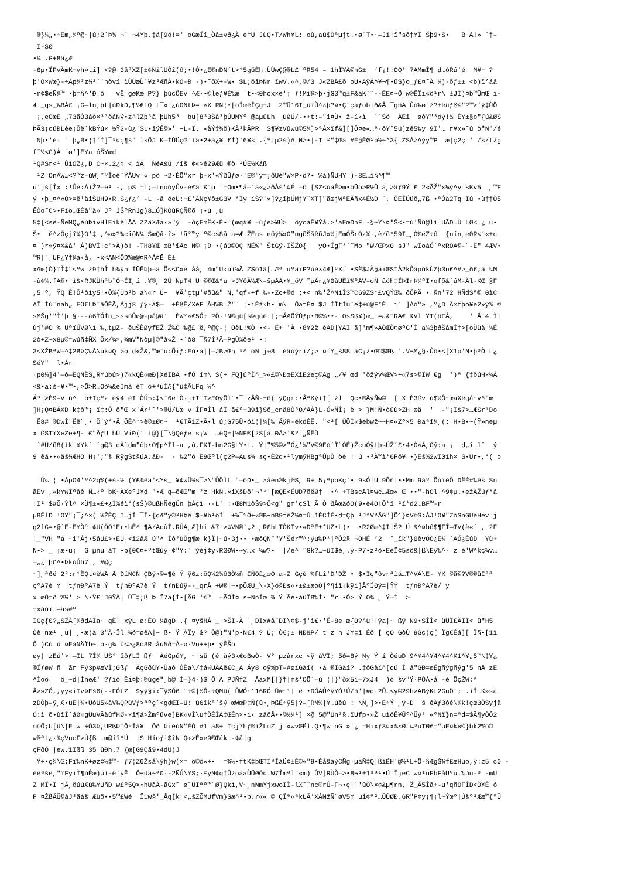¯®}¼„•÷Ëm„¼º@~|ú;2´Þ¾ ¬´ ¬4Ÿþ.‡ä[9ó!=‘ oGæÍí_Òâ±vð¿À e†Ü JùQ•T/Wh¥L: où,aù$Oªµjt.•ø¨T•~—Jï!ï"sô†ŸÏ Šþ9•S• B Å!» `†– I-SØ •¼ .G+8â¿Æ -6µ•ÍPvÀmK¬yh¤ti] <?@ 3äªXZ[±¢ÑïlÜÔî(ô;•!Ô•¿E®nÐN’t>¹5güÈh.ÙÙwÇ@®L£ ºR54 –¯1hÌ¥Ã©hG± ‘f¡!:OQ¹ 7AMmÎ¶ d…òRú`é M#+ ? þ'O×Wœ}-÷Äp¾³z¼²´'nòví ìÙÙæÙ´¥z²ÆñÂ•kÖ-Ð -)•˜ðX+-W• $L;öîÞNr ïwV.«^,©/3 J«ZBÅ£õ oU•AÿÂ^¥¬¶•üS}o_ƒ£¤˜À ¼)-õƒ±± <b)ï’áâ •r¢$eÑ¾™ •þ=§^'Ð õ vË gøKæ P?} þúcÔEv ^Æ·•©leƒ¥É‰æ t•<0hòx×ê'¡ ƒ!Mí¾>þ•jG3™q±F&äK`˜--ËE¤~Õ w®ËÏï«ô¹r\ ±JÌ)¤b™ÛmŒ ï- 4 _qs_‰BÀ£ ¡G—ln¸þt|ùDkD,¶½€íQ t¯«˜¿úONtÞ= ×X RN¦•[ôÎœëÎÇg÷J 2™Ü16Ï_üïÙ^×þ?¤•Ç¨çáƒob|ð&Â ¯gñA Ûó‰ø`ž?±ëâƒß©"?™>‘ÿ‡ÙÕ ¡,eOœË „73ãÔ3áò×³³òáNý•z^lZþ³ã þÜh5³ bu[8³3Šå³þÚUMŸº @aµûLh ùØÚ/-•+t:–"i¤Ù• ž-í‹ï `´Šö ÂËî øôY"³óý!½ ÊŸ±§o"{ú&ØS ÞÄ3¡oúÐLèë¡Ôë`kBÝú× ½Ÿ2-ù¿´$L•îýÊ©»' ¬L-Ï. «åÝ‡¾ö)KÂ³kÂPR $¶¥zVûwú©5¾]>ªÁ×ïf&][]Ô¤e«…ª·ôY¨5ú]zê5‰y 9I'… r¥x»˜ú ò"N"/é Nþ•'éì ´ þ„B•¦†'Í]¯³¤ç¶š" lsÕJ K—ÍÙÜçŒ´íã•2+á¿¥ €Í)'6¥š .{ºìµ2š)# N>•|-I ²"‡Œä #É§ÈØ¹þ½~*3{ ZSÁžAýÿ™P æ|ç2ç ' /š/fžg f¨½<G)Â ¨ø']EŸa óŠÝæd ¹Q#Sr<¹ ÛíOZ¿,D C~×.2¿¢ < ìÂ ÑëÄ&ú /íš ¢«>ê29Æü ®ò ¹ÚE½Káß ¹Z OnÁW…<?™z–ùW¸*ºÎoë˜ÝÂUv'« põ ~2·ÈÕ"xr þ-x'«ÝðÛƒø·'E®"ÿ=;ðUé"W×P•d7• %à)ÑUHY )-8E…ï§^¶™ u'jš[Îx :!Ûé:ÁìŽ?—ë¹ -, pS =í;—tnoóyÛv-é€ã K´µ ´=Om•¶å—´á«¿>ðÀš'¢É —õ [SZ<ùàÊÞm•öÜö>R½Û à¸>ãƒ9Ÿ £ 2«ÃŽ"x¼ý^y sKv5 ¸™F ý •þ_¤^«Ö>=ë¹äiŠUH9•R.$¿ƒ¿’ -L -ä éeÙ:¬£*ÀNç¥ô±G3V *Ïy íŠ?'»]?¿îþÚMjY¨XT]"ãæjWªËÃñx4Ê½Ð ¨, ÔEÌÚüö„7ß •ªÔä2Tq Iú •ù††Õ5 ËÒo˜C>•Fíö…ŒÉâ"ä» Jº JŠºRnJg)8…Ö]KOùRÇÑ®õ ¡•ú ,ù 5‡{<së-ÑëMQ„éùÞívHlEíkëlÅA ZZâXÆà‹»"ý -ðçEmËK•È•'(œq#¥ –ùƒe>¥Ü> ôÿcáÊ¥Ýå.>'aEœDhF -§~Y\¤"Š<•=ù'Ñú@lì`UÃD…Ù LØ< ¿ û• Š• é^zÕçjî¼}O'‡ ,^ø»?¾ciôN¼ ŠæQå·î» !ã²™ÿ º©cs8å a=Æ ŽÊns eöý%»Ö"ngõŠšêñJ»½jEmÓŠrÓz¥·,è/õ*59I_¸Ô%ëZ÷ô {nín¸e0R<´«±c ¤ )r»ý¤X&â' Â)BVÎ!c">Ã)ò! -TH8¥Œ œB'$Åc N© ¡Ð •(áO©ÖÇ NÉ%" ŠtGý·IŠŽÕ{ yÖ•ÍgF*´˜Mo "W/ŒPx0 sJ" wÏoàÓ`ºxROA©-¨-È" 4ÆV• ™R|´¸UF¿Y†¼á‹å, •x<AN<ÔD%œ@¤R^Á¤Ë É± xÆœ(Ò}îÌ‡"<ºw ž9†ñÎ h¾ÿh ÏÜÊÞþ—â Õ<<C»è åå¸ 4m"U‹ùì¼Ã Z$ó1ã[…Æª uºâïP?ùé×4Æ]³Xf •SË$JÀ§äîŒSIÀ2kÔäpúkÙZþ3u€^#>_ð€;ä ‰M -ù¢¾.fA®• ì&<RJKÙhªb¨Ô¬ÍI¸í .¥®¸¯2Ù ÑµT4 Ü ©®Œ&*u >J¥ôÃ½Æ\–šµÅÃ•¥_öV ˜µÁr¿¥0àUÈì¾ºÅV–oÑ âöh‡ÍÞIrÞ¼ºÏ•ofõ&[úM-Ãl-KŒ §F ,5 º, ŸQ Ê!Ô¹òìy5!•Õ%{Ùp²b a\«r Ú¬ ¥Ä'çtµ'#õû&" N,'qf-+f ‰-•Zc+®ó ;+< n‰'Ž^NíÎ3™C69ZS*£vQÝŒ‰ ðÔPÄ • §n'72 HÑdSª© 0ìC AÎ Íù˜nab„ EO€LÞ˜âÕÈÃ,Ájj8 ƒý-á$— ÷ÈßÊ/XèF ÅH%B Ž"˜ ¡•ìÈž‹h• m\ ÒatÈ¤ $J ÍÎtÌü˜é‡÷ù@F*È i´ ]Àó"» ,º¿D Ä×fþõ¥e2»ý% © sMŠg'"Ì'þ §·--á6ÌÓÍn_sssúÛø@-µå@â´ ÈW²×€5Ó÷ ?Ò·!N®qû[šÞqûê:|;¬ÁÆÖÝÙƒp•B©%••-¨OsSß¥)æ_ =a&†RA€ &Vl ŸT(ôFÂ, ' Â`4 Ì| ùj'#Ò % UºïÚVØ\ì ‰„tµZ- êuŠÈØýfËŽ¯Ž‰Õ ‰@£ ë,º@Ç-¦ OèL:%Ò •<- É+ 'À •8¥2ž éAÐ|YAÏ ã]'m¶»AÒŒÒ¢øºG'Î a¾3þðŠâmÎ†>[oÙùà ¼É 2ò+Z~x8µ®=wúñ‡ÑX Õx/¼×,¾mV"Nòµ|©"à«Ž •´ò8 ¯§7Í³Ã—PgÛ%öe¹ •: 3<XŽBªW—^‡2BÞÇ‰Å\úk¤Q øó d«Ž&,™œ¨u:Õiƒ:Eú•á||—JB>Œh ³^ óN jæ8 èãúýrì/;> ¤fY_š88 äC¡ž•Œ©$Œß.'.V¬M¿§·Ûõ•<[X1ó'N•þ³Ò L¿ $éŸ" l•Ár ·p0½]4'—ô—ÈQNÈŠ„RYúbú>)7«kQÈ«œÐ|XéIBÀ •fÕ ím\ S(+ FQ]úºÌ^_>«£©\ÐœËXîË2eç©Ag „/¥ œd 'õžýv¾ŒV>÷«7s>©ÍW €g ')ª {‡öúH×¼Â <&•a:š-¥•™•,>Õ>R…Oò¼&éImà ëT ö+³ùÌÆ{*ü‡ÂLFq ½^ Á³ >È9–V ñ^ õ±Içºz éÿ4 èI'ÒÚ¬:‡<¨6ë´Ò·j+I¨I>EOýÖl´•¯ zÂÑ-±ô( ÿQgm:•ÂªKýí†[ žl Qc•®ÄýÑw© [ X È3ßv ú$½Ô~œaXëqå~v^"œ ]H¡Q¤BÁXÐ k‡ò™¡ ï‡:Ô ö"Œ x'Ár¹˜'>®Ú/Üœ v ÎF¤Îl áÏ ã€º÷û9î}$ö_cnä8Ô³O/ÅÂ}L-Ó«ÑÎ¡ è > }M!Ñ•òûù>ZH æä ' -"¡I&7>…ÆSr¹Ðo Ë8# ®DwÌ¨Ëë¨¸• Ö'ý*•Â ÕÊ^*>è®±Ø¢~ ¹€TÃ1Z•Â•l ú;G75Ü•ói¦|¼[‰ ÂÿR-ékdÉË. "<²[ ÙÕÌ«$ebwž~~H¤«Zº×5 Ðäªî¾¸(: H•B•~(Ÿ»neµ x ßSTîX»Zë+¶- £"ÅƒU hÙ ViÐ(´ í@}[¯\§Qèƒe s¡W …êQ±|½NF®[žS[ä ÐÂ>'&º`„ÑÊÛ `#Ü/ñ8(ík ¥Yk³ ´g@3 dÃìdm"òþ•O¶p^Ìl-a ,ô,FKÍ-bn2G§LŸ•|. Ý|"%5©>"Ó¿'%"V©9Eò´Ì¨ÓÉ)ŽcuÓÿLþsÚŽ´£•4•Ô×Ã¸Õý:a ¡ d„î…l¨ ý 9 êá••«äš¼ÆHO¯H¡';"š RÿgŠt§úA,åÐ- - ‰2"ó È9Œºl(ç2P—Äus¾ sç•Ê2q•¹lymýHBgªÛµÔ öè ! ú •³À™ì*6Pö¥ •}Eš%2wI01h× S•Ür•,*( o Ú‰ ¦ •ÅpO4'º^2q%(+š-½ (Y£¾êã'<Yš_ ¥¢wÜ¾s¯>\"ÛÖlL "—ôD•_ ×åén®kj®S¸ 9÷ 5¡ªpoKç`• 9sÓ|U 9Õñ|••Mm 9áº ÕùïéÒ DËÉ#‰êš Sn ãËv ,«kŸwÍºâê Ñ…‹º bK~ÃXeºJ¥d "•Æ q—õÆŒ"m ²z HkN.«iXšÐõ'¬³*'[æQÈ<ÉÜD7õëØ† •^ +TBscÅl¤wc…Æœ« Œ ••"-hOl ^9¢µ.•ežÃŽúƒ*â !I¹ $#Õ·Ýl^ ×Ü¶±«£+¿Ì%éì*(sŠ)®ußHÑégÛn þÂçì ·-L` :·Œ8M1ôŠ9>Ô<g" gm'çSl Ã Ò ðÅœàóO(9•è4O!Õ*î ²ï*d2…BF™-r µBÊlD !OŸ"¡¯;^×( ½ŽÈÇ I…jÍ ¯Î•{qÆ"y®²HÞë $-¥b¹ôÍ +¾¯ºÒ+«®B+ñB9tëŽ¼¤=Ú 1ÈCÍÉ•d=Çþ ¹JªVªÄG"]Õ1}¤V©S:ÅJ!O¥"ZòSnGUëHév j g2lG=•@`É-ÈYÒ³t¢U(ÕÖ¹Ër•hÊ^ ¶A/ÄcùÎ,RÛÄ¸Æ]hi &7 >¢VN®`„2 ¸R£hLTÔKTv•«ÐªË±*UZ•L)• •R2Øæ^‡Ì|Š? Ú &^¤bô$¶FÎ—ŒV(ë«´ , 2F !_"VH "a ~i'Âj•5âÜ£>•EU·<i2âÆ ú"^ Ìô²ùÕg¶æ¯k}Ì|~ú•3j•• •æôQN¨"Ÿ'Šér™^:ýu‰P*|ºÔ2§ ¬OHÊ ‘2 ¨_ïk"}0èvÓÖ¿Ë¾¨`AÓ¿ÊúD Ÿù+ N•> _ ¡æ•u¡ G µnú˜àT •þ{0C¤÷ºtŒüý ¢"Y:´ ýèj¢y‹R3ÐW•~y…x ¼w?• |/e^ ˜Gk?…~ûI$è¸.ý-P7•z²ô•EèÏ¢5sô&|ß\Eÿ‰^- z è'W^kç¾v… —„¿ þC^•ÞkùÚû7 , #@ç ~]¸ªðë 2²:r¹ÈQt¤èWÅ Å DíÑCÑ ÇBÿ×©=¶é Ý ÿ6z:öQ¼2¾ô3Ò½ñ¯ÏÑOã¿œO a-Z Gçè %fLî'Ð'ÐŽ • $•Iç"ôvrªìá…T^VÁ\E- ŸK ©ã©?V®®üÏªª çºA7è Ý tƒnÐºA7è Ý tƒnÐºA7è Ý tƒnÐúÿ--_qrÅ +W®|~•pÕÆU_\-X}ó§Ðs«•±&±æoÖ|º¶iî‹kÿi]ÅºÍ0ý=|ŸÝ tƒnÐºA7è/ ÿ x œÓ=ð %¼' > \•Ÿ£'J0ŸÀ| Ü¯‡;ß Þ Ï7ã{Ì•[ÄG '©™ –ÃÓÌ¤ s+NñÏœ ¾ Ÿ Âé•àûÏB‰Ì• "r •Ó> Ý O¾ ¸ Ÿ—Ì > ÷xáùï —ãs#º ÏGç{0?„SŽÀ[¼ðdÄÏa~ qÈ¹ xÿL ø:ÈO ¼ågD .{ ¤ÿšHÂ _ >ŠÏ·À¯'¸DIx#â¨DI\¢$-j'ì€‹'É-8e æ{0?^ù!|ÿa|~ ßÿ N9•SÎÎ< üÙÌ£ÀÏÏ< ü"H5 Òè nœ¹ ¸u| ¸•æ)à 3"À·Îl ¾ó=øêA|~ ß• Ÿ ÁÏy $? Ò@)"N'p•N€4 ? Ú; Ò€;± NÐ½P/ t z h JY‡î Éô [ çO GòÙ 9Gç(ç[ Ïg€Éá][ Ï§•[1ï Ô )Cú ü ¤ËàNÄÏb~ ó·g¾ ü<>¿8ó3R åú5ð=À-ø·Vü++þ• ÿÊŠô øy| zEú'> —ÏL 7Î¼ ÜŠ¹ îôƒLÎ ßƒ¯ ÂéGpúY, ~ sü (é àý3k€oBwÒ· V² µzàrxc <ÿ àVÌ; 5ð=8ý Ny Ý í ÒéuD 9^¥4^¥4^¥4^K1^¥„5™\‡Ÿ¿ ®ÍƒøW ñ¯ ãr Fý3p#æVÌ;0ßƒ¯ ÂçGðùY•Ûaò ÔÈa\/‡á½UÀAë€C_A Áy8 oÿ%pT–#øíGàí( •å ®ÍGàí? .‡ôGàí^[qú Ì á"GÐ=øÉgñýgñýg'5 nÅ zE ^Ìoô õ_~d|ÌñëÆ' ?ƒïö Êi¤þ:®úgê"¸b@ Ì—}4-)$ Õ´A PJÑfZ ÅäxM[|}†|mš'OÕ´—ú ¦|}"ðx5í—7xJ4 )ö šv"Ÿ·PÓÁ•å -é ÕçŽW:ª Â>»ZÓ,,yÿ«iIvÞEš6(-·FÓfZ 9yÿ§i‹¯ÿSÓ6 ˜÷©|½Ô-÷QMû( ÛWÓ~116RÓ Ú#~¹| ê •DÓAÛ^ÿYÓ!Ú/ñ'|#d·?Û…<y©29h>ABýKt2GnÖ´; .íÎ…K»sá zÐÒþ–ý¸Æ•üË|¾•ÚóÜ5»ãV‰QPüVƒ>ªºç`<gdŒÏ–Ü: ù6îkª´šý¹œWœP‡Ñ(û•¸ÞßÉ÷ÿ5|?–[RM%|¥…úêû : \Ñ¸]>•Ë÷Ý ¸ý-D š êÀƒ3ôê\¼k!çæ3ÕŠyjã Ó:ì õ•ùîÎ´áØ«gÜuVÂàûfHØ-×î¶á>Žmºüve]BK«VÌ\u†ÔÈÎA‡ŒÈn×•i‹ zâöÅ••©½¼¹] ×@ 5@"Un³§.ïUfp•»Ž uìôÊ¥Ûº^Üý³ «ºNï}n=ªd=$Ã¶yÔÕ2 m©Õ;U[û\|Ë w ÷Ô3Þ,URßÞ†ÔºÎä¥ Õð ÞiéúN"ÉÓ #1 ã8÷ Ìcj7hƒ®íŽLmZ j «wvŒËl.Q•¶w´nG »'¿ =Híxƒ3¤x%×Ø ‰³uTØ€="µË¤k«©}bk2%ó© w®ªt¿·¾çVncF>Û{ß .m@íî*Ú |S Híoƒi$îN Qœ>Ê»e9®Œák -¢å|g çFðÕ |ew.1Ißß 35 ûÐh.7 {œ[G9Çã9•4dÜ(J Ý÷•ç§\Œ;Fï‰nK+øz¢½‡™- ƒ7¦Z6Žså\ÿh}w(×= õ©ö«÷• =¾½•ftK‡bŒTÍªÎáÜ¢±È©«"9•Èå&áýCÑg·µãÑ‡Q|ßíËH´@½¹L÷Õ-§ÆgŠ¾f£æHµo,ÿ:z5 c0 - ëëªšë¸"îFyíÌ¶úÊæ)µí-ê'ýÊ Ô÷ûã~ª0·-2ÑÚ\YS;·²yN¢q†ÛžöàaÙÜØÖ¤.W7Îmªl¨«m) ÛV]RÙÒ—>•8¬¹±1³ª¹•Ü'ÎjeC w¤¹nFbFåÜºú…‰ùu-³ -mU Z MÍ•Ì jÀ¸öúúÆù‰YÜñD w£º5Q×•hUãÃ-ãGx˜ ø]ÙÍªº™¨Ø}Qkí,V~¸nNmYjxwoIÌ-lX˜¨nc®rÛ-F¬•ç¹¹'ûÒ\×¢&µ¶rn, Ž_Ã5Îã+-u'qñÖFÎÐ<Õ¥Ê ó F ¤ŽßÂÜ©àJ³ãáš Æùõ••5™£Wé Ï1w§'_Åq[k <„šZÕMUfVm}Sæ^²•b.r«« © ÇÎª«ªkUÂ*XÁMžÑ¨øV5Y ui¢ª²…ÛÚØÐ.6R"P¢y¡¶¡l~Ýœº|Úšº²Ææ™{ªÛ